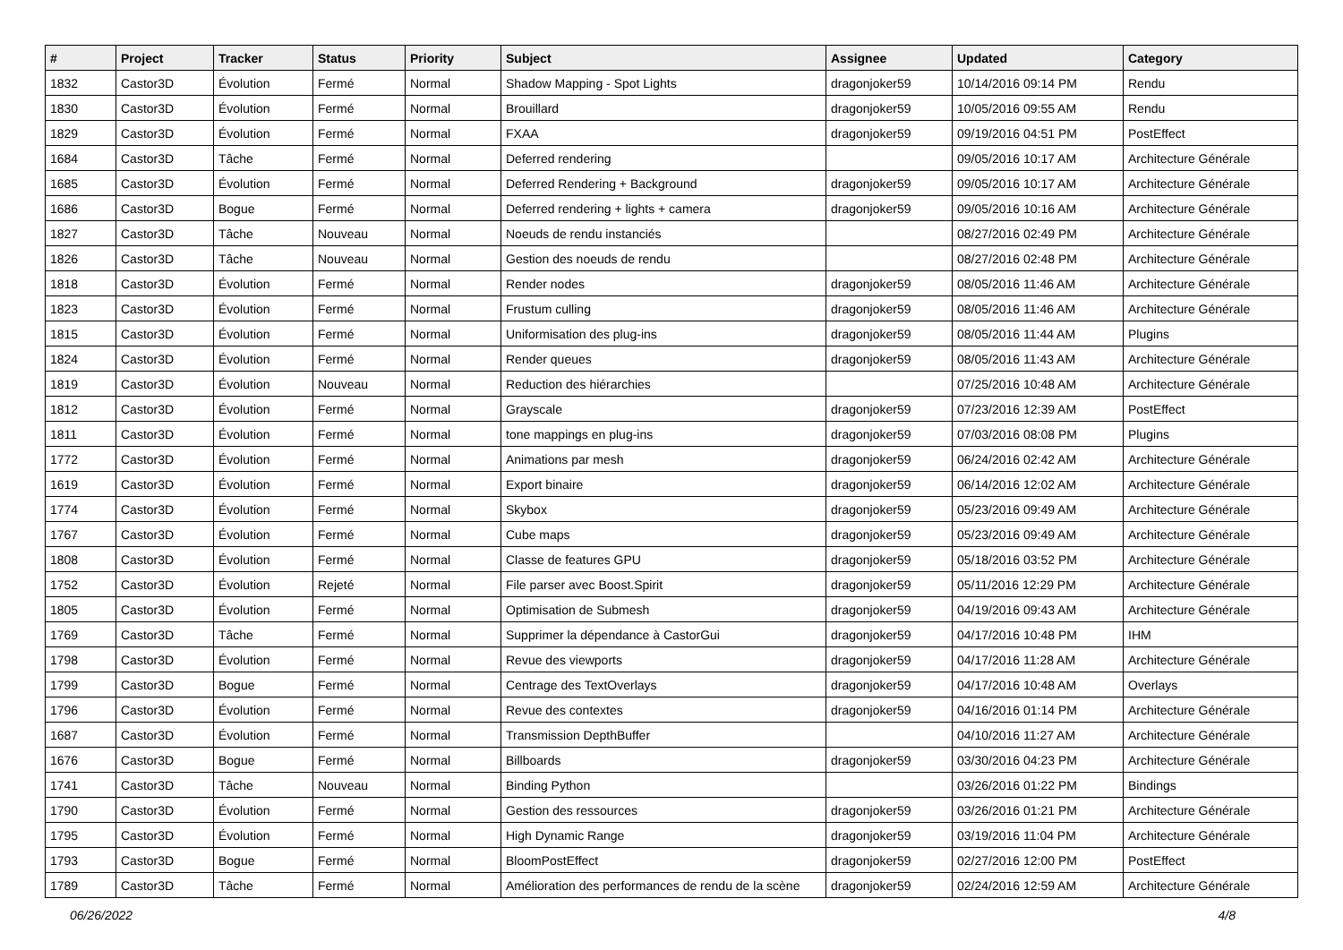| # | Project | Tracker | Status | Priority | Subject | Assignee | Updated | Category |
| --- | --- | --- | --- | --- | --- | --- | --- | --- |
| 1832 | Castor3D | Évolution | Fermé | Normal | Shadow Mapping - Spot Lights | dragonjoker59 | 10/14/2016 09:14 PM | Rendu |
| 1830 | Castor3D | Évolution | Fermé | Normal | Brouillard | dragonjoker59 | 10/05/2016 09:55 AM | Rendu |
| 1829 | Castor3D | Évolution | Fermé | Normal | FXAA | dragonjoker59 | 09/19/2016 04:51 PM | PostEffect |
| 1684 | Castor3D | Tâche | Fermé | Normal | Deferred rendering | | 09/05/2016 10:17 AM | Architecture Générale |
| 1685 | Castor3D | Évolution | Fermé | Normal | Deferred Rendering + Background | dragonjoker59 | 09/05/2016 10:17 AM | Architecture Générale |
| 1686 | Castor3D | Bogue | Fermé | Normal | Deferred rendering + lights + camera | dragonjoker59 | 09/05/2016 10:16 AM | Architecture Générale |
| 1827 | Castor3D | Tâche | Nouveau | Normal | Noeuds de rendu instanciés | | 08/27/2016 02:49 PM | Architecture Générale |
| 1826 | Castor3D | Tâche | Nouveau | Normal | Gestion des noeuds de rendu | | 08/27/2016 02:48 PM | Architecture Générale |
| 1818 | Castor3D | Évolution | Fermé | Normal | Render nodes | dragonjoker59 | 08/05/2016 11:46 AM | Architecture Générale |
| 1823 | Castor3D | Évolution | Fermé | Normal | Frustum culling | dragonjoker59 | 08/05/2016 11:46 AM | Architecture Générale |
| 1815 | Castor3D | Évolution | Fermé | Normal | Uniformisation des plug-ins | dragonjoker59 | 08/05/2016 11:44 AM | Plugins |
| 1824 | Castor3D | Évolution | Fermé | Normal | Render queues | dragonjoker59 | 08/05/2016 11:43 AM | Architecture Générale |
| 1819 | Castor3D | Évolution | Nouveau | Normal | Reduction des hiérarchies | | 07/25/2016 10:48 AM | Architecture Générale |
| 1812 | Castor3D | Évolution | Fermé | Normal | Grayscale | dragonjoker59 | 07/23/2016 12:39 AM | PostEffect |
| 1811 | Castor3D | Évolution | Fermé | Normal | tone mappings en plug-ins | dragonjoker59 | 07/03/2016 08:08 PM | Plugins |
| 1772 | Castor3D | Évolution | Fermé | Normal | Animations par mesh | dragonjoker59 | 06/24/2016 02:42 AM | Architecture Générale |
| 1619 | Castor3D | Évolution | Fermé | Normal | Export binaire | dragonjoker59 | 06/14/2016 12:02 AM | Architecture Générale |
| 1774 | Castor3D | Évolution | Fermé | Normal | Skybox | dragonjoker59 | 05/23/2016 09:49 AM | Architecture Générale |
| 1767 | Castor3D | Évolution | Fermé | Normal | Cube maps | dragonjoker59 | 05/23/2016 09:49 AM | Architecture Générale |
| 1808 | Castor3D | Évolution | Fermé | Normal | Classe de features GPU | dragonjoker59 | 05/18/2016 03:52 PM | Architecture Générale |
| 1752 | Castor3D | Évolution | Rejeté | Normal | File parser avec Boost.Spirit | dragonjoker59 | 05/11/2016 12:29 PM | Architecture Générale |
| 1805 | Castor3D | Évolution | Fermé | Normal | Optimisation de Submesh | dragonjoker59 | 04/19/2016 09:43 AM | Architecture Générale |
| 1769 | Castor3D | Tâche | Fermé | Normal | Supprimer la dépendance à CastorGui | dragonjoker59 | 04/17/2016 10:48 PM | IHM |
| 1798 | Castor3D | Évolution | Fermé | Normal | Revue des viewports | dragonjoker59 | 04/17/2016 11:28 AM | Architecture Générale |
| 1799 | Castor3D | Bogue | Fermé | Normal | Centrage des TextOverlays | dragonjoker59 | 04/17/2016 10:48 AM | Overlays |
| 1796 | Castor3D | Évolution | Fermé | Normal | Revue des contextes | dragonjoker59 | 04/16/2016 01:14 PM | Architecture Générale |
| 1687 | Castor3D | Évolution | Fermé | Normal | Transmission DepthBuffer | | 04/10/2016 11:27 AM | Architecture Générale |
| 1676 | Castor3D | Bogue | Fermé | Normal | Billboards | dragonjoker59 | 03/30/2016 04:23 PM | Architecture Générale |
| 1741 | Castor3D | Tâche | Nouveau | Normal | Binding Python | | 03/26/2016 01:22 PM | Bindings |
| 1790 | Castor3D | Évolution | Fermé | Normal | Gestion des ressources | dragonjoker59 | 03/26/2016 01:21 PM | Architecture Générale |
| 1795 | Castor3D | Évolution | Fermé | Normal | High Dynamic Range | dragonjoker59 | 03/19/2016 11:04 PM | Architecture Générale |
| 1793 | Castor3D | Bogue | Fermé | Normal | BloomPostEffect | dragonjoker59 | 02/27/2016 12:00 PM | PostEffect |
| 1789 | Castor3D | Tâche | Fermé | Normal | Amélioration des performances de rendu de la scène | dragonjoker59 | 02/24/2016 12:59 AM | Architecture Générale |
06/26/2022 4/8